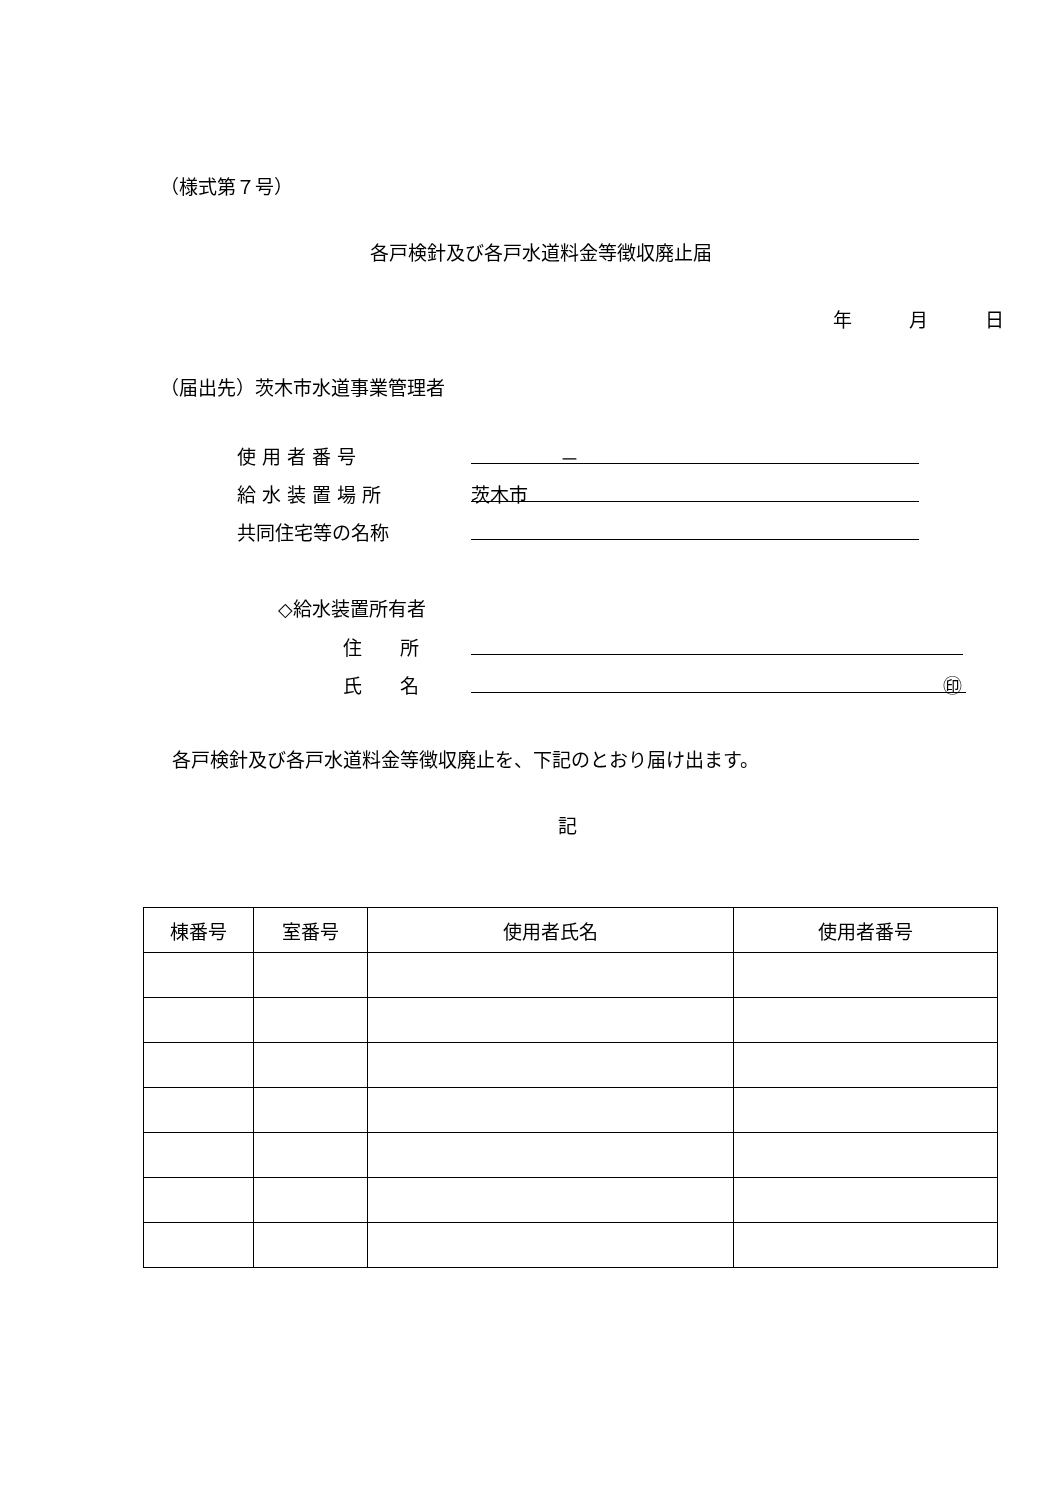（様式第７号）
各戸検針及び各戸水道料金等徴収廃止届
年　　　月　　　日
（届出先）茨木市水道事業管理者
使 用 者 番 号 －
給 水 装 置 場 所 茨木市
共同住宅等の名称
◇給水装置所有者
住　　所
氏　　名 ㊞
各戸検針及び各戸水道料金等徴収廃止を、下記のとおり届け出ます。
記
| 棟番号 | 室番号 | 使用者氏名 | 使用者番号 |
| --- | --- | --- | --- |